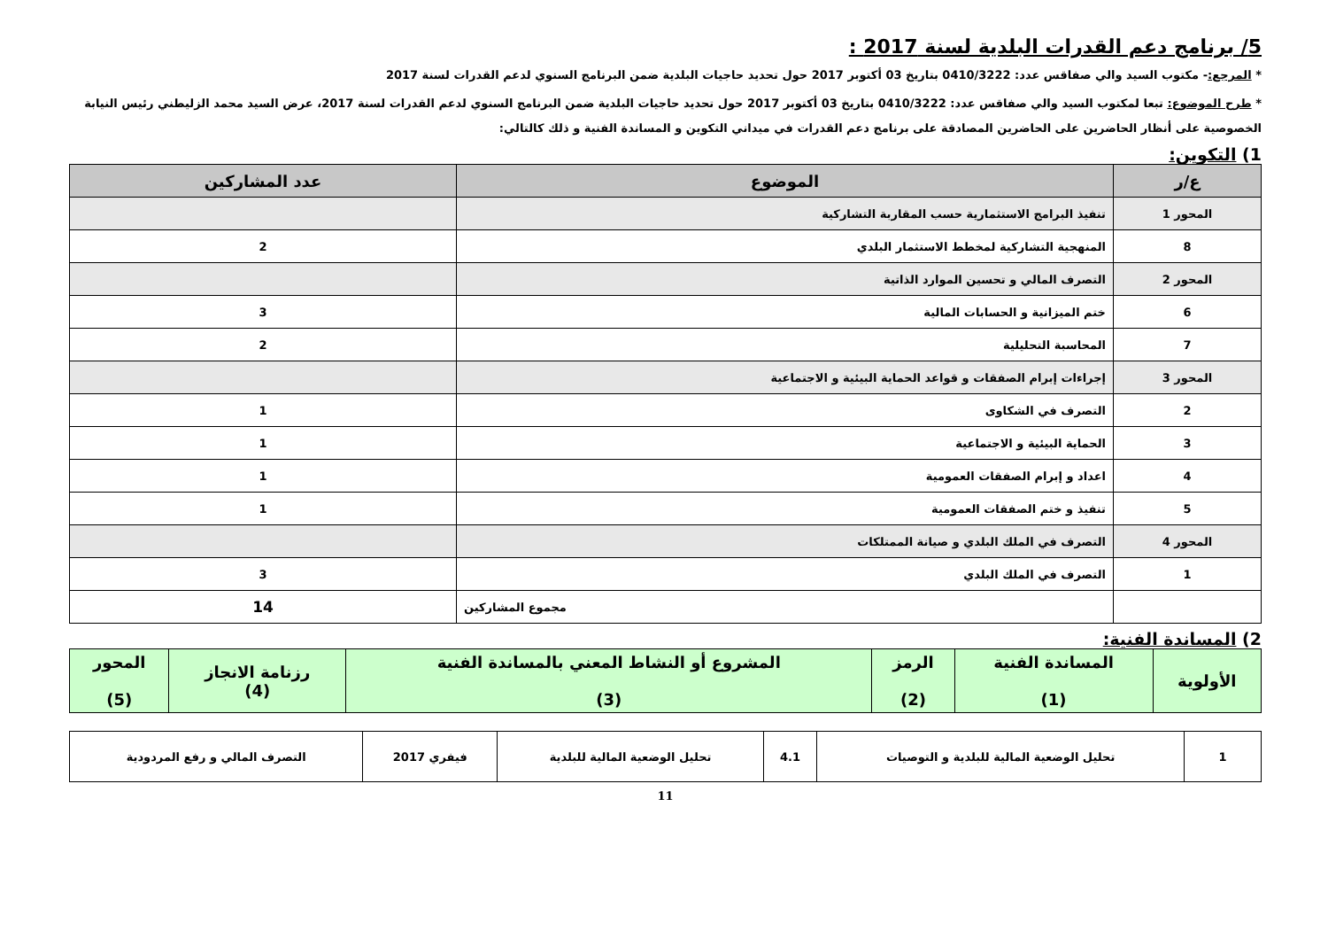5/ برنامج دعم القدرات البلدية لسنة 2017 :
* المرجع:- مكتوب السيد والي صفاقس عدد: 0410/3222 بتاريخ 03 أكتوبر 2017 حول تحديد حاجيات البلدية ضمن البرنامج السنوي لدعم القدرات لسنة 2017
* طرح الموضوع: تبعا لمكتوب السيد والي صفاقس عدد: 0410/3222 بتاريخ 03 أكتوبر 2017 حول تحديد حاجيات البلدية ضمن البرنامج السنوي لدعم القدرات لسنة 2017، عرض السيد محمد الزليطني رئيس النيابة الخصوصية على أنظار الحاضرين على الحاضرين المصادقة على برنامج دعم القدرات في ميداني التكوين و المساندة الفنية و ذلك كالتالي:
1) التكوين:
| ع/ر | الموضوع | عدد المشاركين |
| --- | --- | --- |
| المحور 1 | تنفيذ البرامج الاستثمارية حسب المقاربة التشاركية | |
| 8 | المنهجية التشاركية لمخطط الاستثمار البلدي | 2 |
| المحور 2 | التصرف المالي و تحسين الموارد الذاتية | |
| 6 | ختم الميزانية و الحسابات المالية | 3 |
| 7 | المحاسبة التحليلية | 2 |
| المحور 3 | إجراءات إبرام الصفقات و قواعد الحماية البيئية و الاجتماعية | |
| 2 | التصرف في الشكاوى | 1 |
| 3 | الحماية البيئية و الاجتماعية | 1 |
| 4 | اعداد و إبرام الصفقات العمومية | 1 |
| 5 | تنفيذ و ختم الصفقات العمومية | 1 |
| المحور 4 | التصرف في الملك البلدي و صيانة الممتلكات | |
| 1 | التصرف في الملك البلدي | 3 |
| | مجموع المشاركين | 14 |
2) المساندة الفنية:
| الأولوية | المساندة الفنية (1) | الرمز (2) | المشروع أو النشاط المعني بالمساندة الفنية (3) | رزنامة الانجاز (4) | المحور (5) |
| --- | --- | --- | --- | --- | --- |
| 1 | تحليل الوضعية المالية للبلدية و التوصيات | 4.1 | تحليل الوضعية المالية للبلدية | فيفري 2017 | التصرف المالي و رفع المردودية |
11